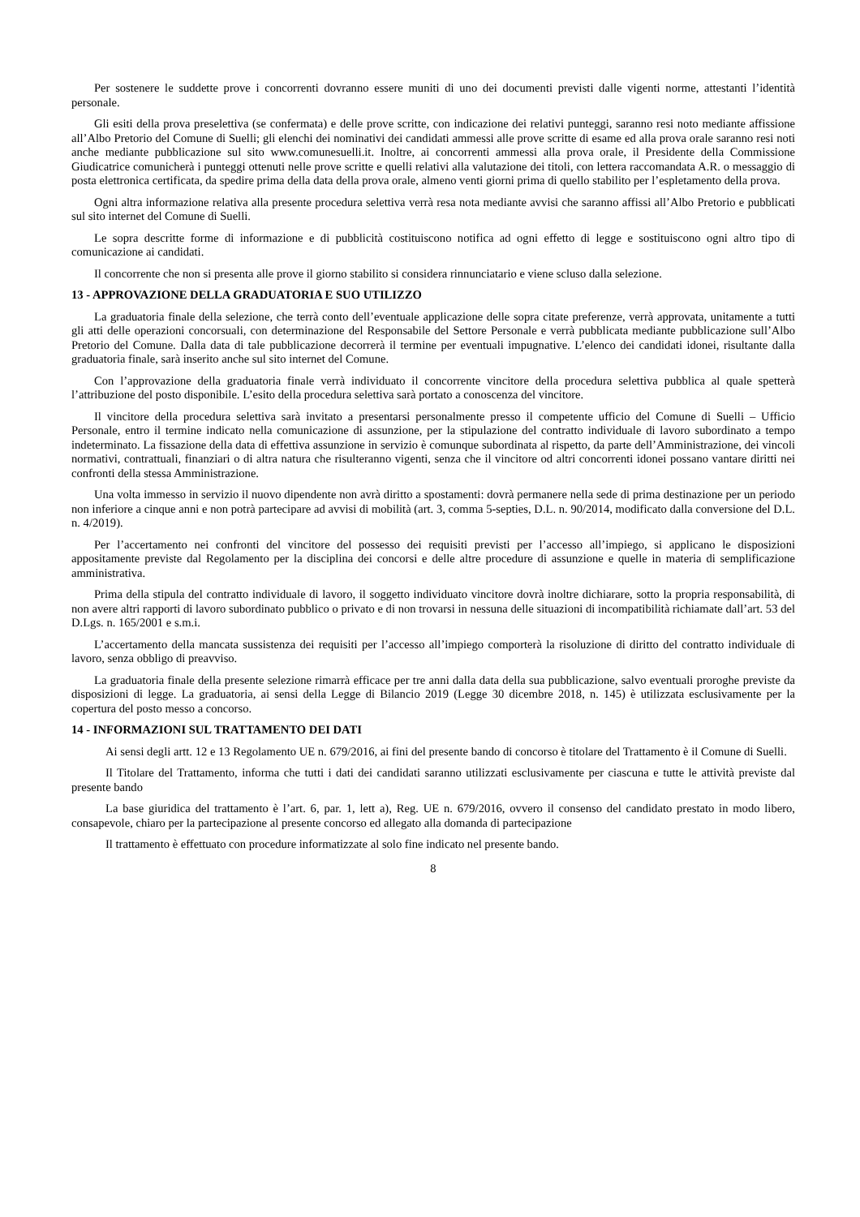Per sostenere le suddette prove i concorrenti dovranno essere muniti di uno dei documenti previsti dalle vigenti norme, attestanti l’identità personale.
Gli esiti della prova preselettiva (se confermata) e delle prove scritte, con indicazione dei relativi punteggi, saranno resi noto mediante affissione all’Albo Pretorio del Comune di Suelli; gli elenchi dei nominativi dei candidati ammessi alle prove scritte di esame ed alla prova orale saranno resi noti anche mediante pubblicazione sul sito www.comunesuelli.it. Inoltre, ai concorrenti ammessi alla prova orale, il Presidente della Commissione Giudicatrice comunicherà i punteggi ottenuti nelle prove scritte e quelli relativi alla valutazione dei titoli, con lettera raccomandata A.R. o messaggio di posta elettronica certificata, da spedire prima della data della prova orale, almeno venti giorni prima di quello stabilito per l’espletamento della prova.
Ogni altra informazione relativa alla presente procedura selettiva verrà resa nota mediante avvisi che saranno affissi all’Albo Pretorio e pubblicati sul sito internet del Comune di Suelli.
Le sopra descritte forme di informazione e di pubblicità costituiscono notifica ad ogni effetto di legge e sostituiscono ogni altro tipo di comunicazione ai candidati.
Il concorrente che non si presenta alle prove il giorno stabilito si considera rinnunciatario e viene scluso dalla selezione.
13 - APPROVAZIONE DELLA GRADUATORIA E SUO UTILIZZO
La graduatoria finale della selezione, che terrà conto dell’eventuale applicazione delle sopra citate preferenze, verrà approvata, unitamente a tutti gli atti delle operazioni concorsuali, con determinazione del Responsabile del Settore Personale e verrà pubblicata mediante pubblicazione sull’Albo Pretorio del Comune. Dalla data di tale pubblicazione decorrerà il termine per eventuali impugnative. L’elenco dei candidati idonei, risultante dalla graduatoria finale, sarà inserito anche sul sito internet del Comune.
Con l’approvazione della graduatoria finale verrà individuato il concorrente vincitore della procedura selettiva pubblica al quale spetterà l’attribuzione del posto disponibile. L’esito della procedura selettiva sarà portato a conoscenza del vincitore.
Il vincitore della procedura selettiva sarà invitato a presentarsi personalmente presso il competente ufficio del Comune di Suelli – Ufficio Personale, entro il termine indicato nella comunicazione di assunzione, per la stipulazione del contratto individuale di lavoro subordinato a tempo indeterminato. La fissazione della data di effettiva assunzione in servizio è comunque subordinata al rispetto, da parte dell’Amministrazione, dei vincoli normativi, contrattuali, finanziari o di altra natura che risulteranno vigenti, senza che il vincitore od altri concorrenti idonei possano vantare diritti nei confronti della stessa Amministrazione.
Una volta immesso in servizio il nuovo dipendente non avrà diritto a spostamenti: dovrà permanere nella sede di prima destinazione per un periodo non inferiore a cinque anni e non potrà partecipare ad avvisi di mobilità (art. 3, comma 5-septies, D.L. n. 90/2014, modificato dalla conversione del D.L. n. 4/2019).
Per l’accertamento nei confronti del vincitore del possesso dei requisiti previsti per l’accesso all’impiego, si applicano le disposizioni appositamente previste dal Regolamento per la disciplina dei concorsi e delle altre procedure di assunzione e quelle in materia di semplificazione amministrativa.
Prima della stipula del contratto individuale di lavoro, il soggetto individuato vincitore dovrà inoltre dichiarare, sotto la propria responsabilità, di non avere altri rapporti di lavoro subordinato pubblico o privato e di non trovarsi in nessuna delle situazioni di incompatibilità richiamate dall’art. 53 del D.Lgs. n. 165/2001 e s.m.i.
L’accertamento della mancata sussistenza dei requisiti per l’accesso all’impiego comporterà la risoluzione di diritto del contratto individuale di lavoro, senza obbligo di preavviso.
La graduatoria finale della presente selezione rimarrà efficace per tre anni dalla data della sua pubblicazione, salvo eventuali proroghe previste da disposizioni di legge. La graduatoria, ai sensi della Legge di Bilancio 2019 (Legge 30 dicembre 2018, n. 145) è utilizzata esclusivamente per la copertura del posto messo a concorso.
14 - INFORMAZIONI SUL TRATTAMENTO DEI DATI
Ai sensi degli artt. 12 e 13 Regolamento UE n. 679/2016, ai fini del presente bando di concorso è titolare del Trattamento è il Comune di Suelli.
Il Titolare del Trattamento, informa che tutti i dati dei candidati saranno utilizzati esclusivamente per ciascuna e tutte le attività previste dal presente bando
La base giuridica del trattamento è l’art. 6, par. 1, lett a), Reg. UE n. 679/2016, ovvero il consenso del candidato prestato in modo libero, consapevole, chiaro per la partecipazione al presente concorso ed allegato alla domanda di partecipazione
Il trattamento è effettuato con procedure informatizzate al solo fine indicato nel presente bando.
8